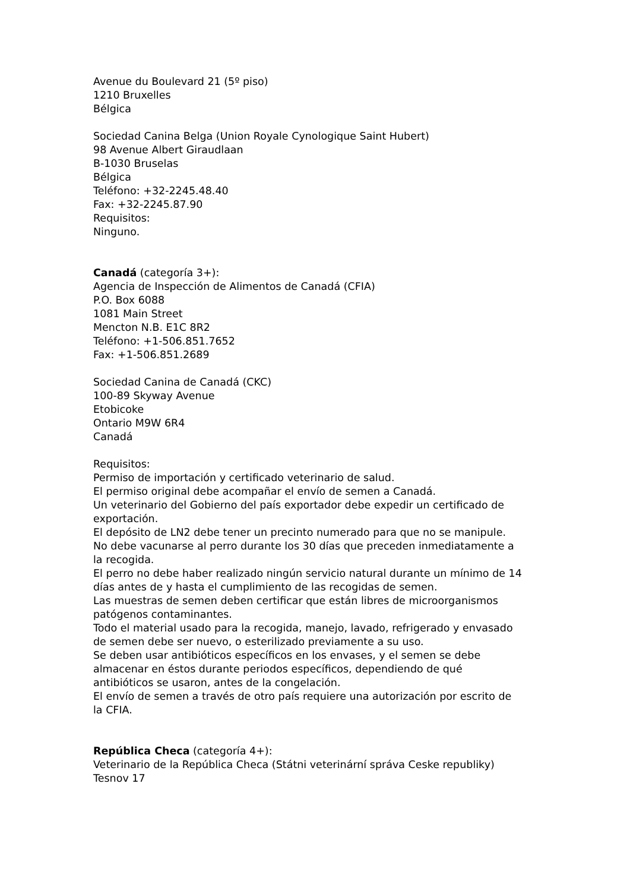Avenue du Boulevard 21 (5º piso)
1210 Bruxelles
Bélgica
Sociedad Canina Belga (Union Royale Cynologique Saint Hubert)
98 Avenue Albert Giraudlaan
B-1030 Bruselas
Bélgica
Teléfono: +32-2245.48.40
Fax: +32-2245.87.90
Requisitos:
Ninguno.
Canadá (categoría 3+):
Agencia de Inspección de Alimentos de Canadá (CFIA)
P.O. Box 6088
1081 Main Street
Mencton N.B. E1C 8R2
Teléfono: +1-506.851.7652
Fax: +1-506.851.2689
Sociedad Canina de Canadá (CKC)
100-89 Skyway Avenue
Etobicoke
Ontario M9W 6R4
Canadá
Requisitos:
Permiso de importación y certificado veterinario de salud.
El permiso original debe acompañar el envío de semen a Canadá.
Un veterinario del Gobierno del país exportador debe expedir un certificado de exportación.
El depósito de LN2 debe tener un precinto numerado para que no se manipule.
No debe vacunarse al perro durante los 30 días que preceden inmediatamente a la recogida.
El perro no debe haber realizado ningún servicio natural durante un mínimo de 14 días antes de y hasta el cumplimiento de las recogidas de semen.
Las muestras de semen deben certificar que están libres de microorganismos patógenos contaminantes.
Todo el material usado para la recogida, manejo, lavado, refrigerado y envasado de semen debe ser nuevo, o esterilizado previamente a su uso.
Se deben usar antibióticos específicos en los envases, y el semen se debe almacenar en éstos durante periodos específicos, dependiendo de qué antibióticos se usaron, antes de la congelación.
El envío de semen a través de otro país requiere una autorización por escrito de la CFIA.
República Checa (categoría 4+):
Veterinario de la República Checa (Státni veterinární správa Ceske republiky)
Tesnov 17